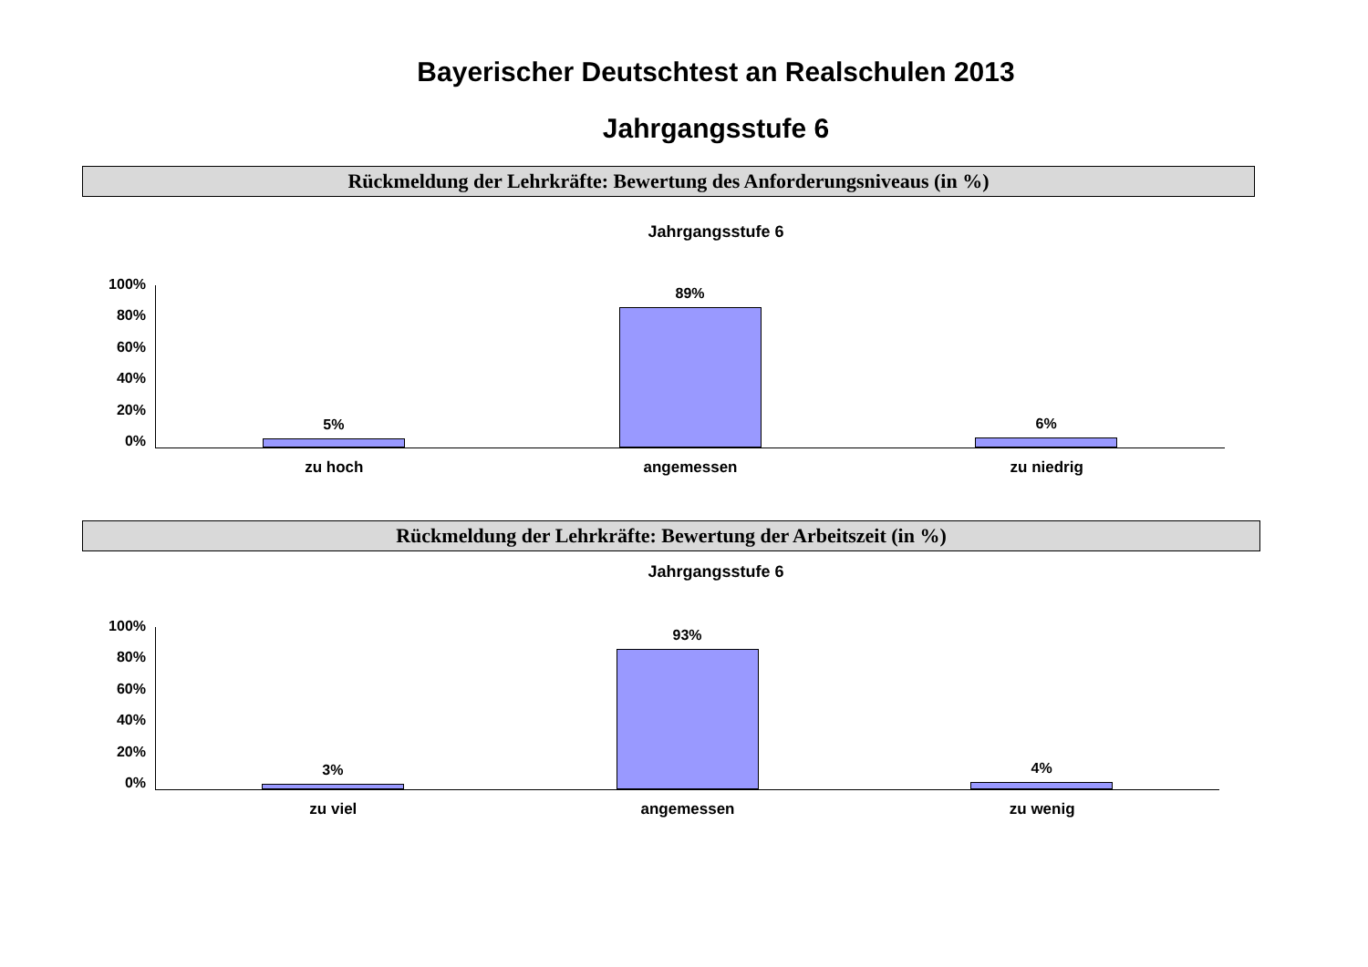Bayerischer Deutschtest an Realschulen 2013
Jahrgangsstufe 6
Rückmeldung der Lehrkräfte: Bewertung des Anforderungsniveaus (in %)
Jahrgangsstufe 6
100%
80%
60%
40%
20%
0%
5% 89% 6%
zu hoch angemessen zu niedrig
Rückmeldung der Lehrkräfte: Bewertung der Arbeitszeit (in %)
Jahrgangsstufe 6
100%
80%
60%
40%
20%
0%
3% 93% 4%
zu viel angemessen zu wenig